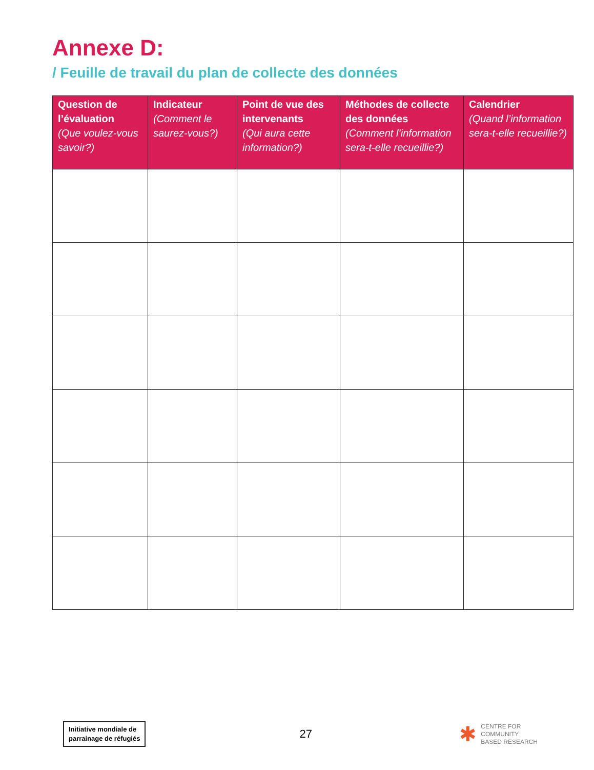Annexe D:
/ Feuille de travail du plan de collecte des données
| Question de l’évaluation (Que voulez-vous savoir?) | Indicateur (Comment le saurez-vous?) | Point de vue des intervenants (Qui aura cette information?) | Méthodes de collecte des données (Comment l’information sera-t-elle recueillie?) | Calendrier (Quand l’information sera-t-elle recueillie?) |
| --- | --- | --- | --- | --- |
Initiative mondiale de
parrainage de réfugiés
27
✱
CENTRE FOR
COMMUNITY
BASED RESEARCH